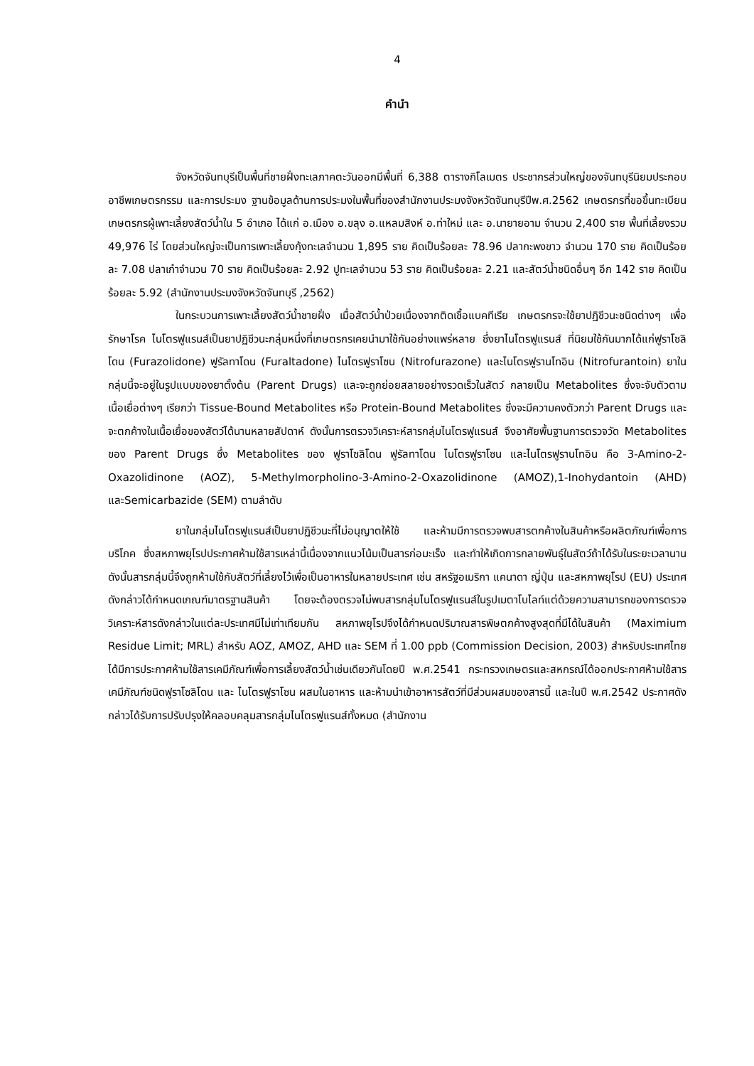4
คำนำ
จังหวัดจันทบุรีเป็นพื้นที่ชายฝั่งทะเลภาคตะวันออกมีพื้นที่ 6,388 ตารางกิโลเมตร ประชากรส่วนใหญ่ของจันทบุรีนิยมประกอบอาชีพเกษตรกรรม และการประมง ฐานข้อมูลด้านการประมงในพื้นที่ของสำนักงานประมงจังหวัดจันทบุรีปีพ.ศ.2562 เกษตรกรที่ขอขึ้นทะเบียนเกษตรกรผู้เพาะเลี้ยงสัตว์น้ำใน 5 อำเภอ ได้แก่ อ.เมือง อ.ขลุง อ.แหลมสิงห์ อ.ท่าใหม่ และ อ.นายายอาม จำนวน 2,400 ราย พื้นที่เลี้ยงรวม 49,976 ไร่ โดยส่วนใหญ่จะเป็นการเพาะเลี้ยงกุ้งทะเลจำนวน 1,895 ราย คิดเป็นร้อยละ 78.96 ปลากะพงขาว จำนวน 170 ราย คิดเป็นร้อยละ 7.08 ปลาเก๋าจำนวน 70 ราย คิดเป็นร้อยละ 2.92 ปูทะเลจำนวน 53 ราย คิดเป็นร้อยละ 2.21 และสัตว์น้ำชนิดอื่นๆ อีก 142 ราย คิดเป็นร้อยละ 5.92 (สำนักงานประมงจังหวัดจันทบุรี ,2562)
ในกระบวนการเพาะเลี้ยงสัตว์น้ำชายฝั่ง เมื่อสัตว์น้ำป่วยเนื่องจากติดเชื้อแบคทีเรีย เกษตรกรจะใช้ยาปฏิชีวนะชนิดต่างๆ เพื่อรักษาโรค ไนโตรฟูแรนส์เป็นยาปฏิชีวนะกลุ่มหนึ่งที่เกษตรกรเคยนำมาใช้กันอย่างแพร่หลาย ซึ่งยาไนโตรฟูแรนส์ ที่นิยมใช้กันมากได้แก่ฟูราโซลิโดน (Furazolidone) ฟูรัลทาโดน (Furaltadone) ไนโตรฟูราโซน (Nitrofurazone) และไนโตรฟูรานโทอิน (Nitrofurantoin) ยาในกลุ่มนี้จะอยู่ในรูปแบบของยาตั้งต้น (Parent Drugs) และจะถูกย่อยสลายอย่างรวดเร็วในสัตว์ กลายเป็น Metabolites ซึ่งจะจับตัวตามเนื้อเยื่อต่างๆ เรียกว่า Tissue-Bound Metabolites หรือ Protein-Bound Metabolites ซึ่งจะมีความคงตัวกว่า Parent Drugs และจะตกค้างในเนื้อเยื่อของสัตว์ได้นานหลายสัปดาห์ ดังนั้นการตรวจวิเคราะห์สารกลุ่มไนโตรฟูแรนส์ จึงอาศัยพื้นฐานการตรวจวัด Metabolites ของ Parent Drugs ซึ่ง Metabolites ของ ฟูราโซลิโดน ฟูรัลทาโดน ไนโตรฟูราโซน และไนโตรฟูรานโทอิน คือ 3-Amino-2-Oxazolidinone (AOZ), 5-Methylmorpholino-3-Amino-2-Oxazolidinone (AMOZ),1-Inohydantoin (AHD) และSemicarbazide (SEM) ตามลำดับ
ยาในกลุ่มไนโตรฟูแรนส์เป็นยาปฏิชีวนะที่ไม่อนุญาตให้ใช้ และห้ามมีการตรวจพบสารตกค้างในสินค้าหรือผลิตภัณฑ์เพื่อการบริโภค ซึ่งสหภาพยุโรปประกาศห้ามใช้สารเหล่านี้เนื่องจากแนวโน้มเป็นสารก่อมะเร็ง และทำให้เกิดการกลายพันธุ์ในสัตว์ถ้าได้รับในระยะเวลานาน ดังนั้นสารกลุ่มนี้จึงถูกห้ามใช้กับสัตว์ที่เลี้ยงไว้เพื่อเป็นอาหารในหลายประเทศ เช่น สหรัฐอเมริกา แคนาดา ญี่ปุ่น และสหภาพยุโรป (EU) ประเทศดังกล่าวได้กำหนดเกณฑ์มาตรฐานสินค้า โดยจะต้องตรวจไม่พบสารกลุ่มไนโตรฟูแรนส์ในรูปเมตาโบไลท์แต่ด้วยความสามารถของการตรวจวิเคราะห์สารดังกล่าวในแต่ละประเทศมีไม่เท่าเทียมกัน สหภาพยุโรปจึงได้กำหนดปริมาณสารพิษตกค้างสูงสุดที่มีได้ในสินค้า (Maximium Residue Limit; MRL) สำหรับ AOZ, AMOZ, AHD และ SEM ที่ 1.00 ppb (Commission Decision, 2003) สำหรับประเทศไทยได้มีการประกาศห้ามใช้สารเคมีภัณฑ์เพื่อการเลี้ยงสัตว์น้ำเช่นเดียวกันโดยปี พ.ศ.2541 กระทรวงเกษตรและสหกรณ์ได้ออกประกาศห้ามใช้สารเคมีภัณฑ์ชนิดฟูราโซลิโดน และ ไนโตรฟูราโซน ผสมในอาหาร และห้ามนำเข้าอาหารสัตว์ที่มีส่วนผสมของสารนี้ และในปี พ.ศ.2542 ประกาศดังกล่าวได้รับการปรับปรุงให้คลอบคลุมสารกลุ่มไนโตรฟูแรนส์ทั้งหมด (สำนักงาน